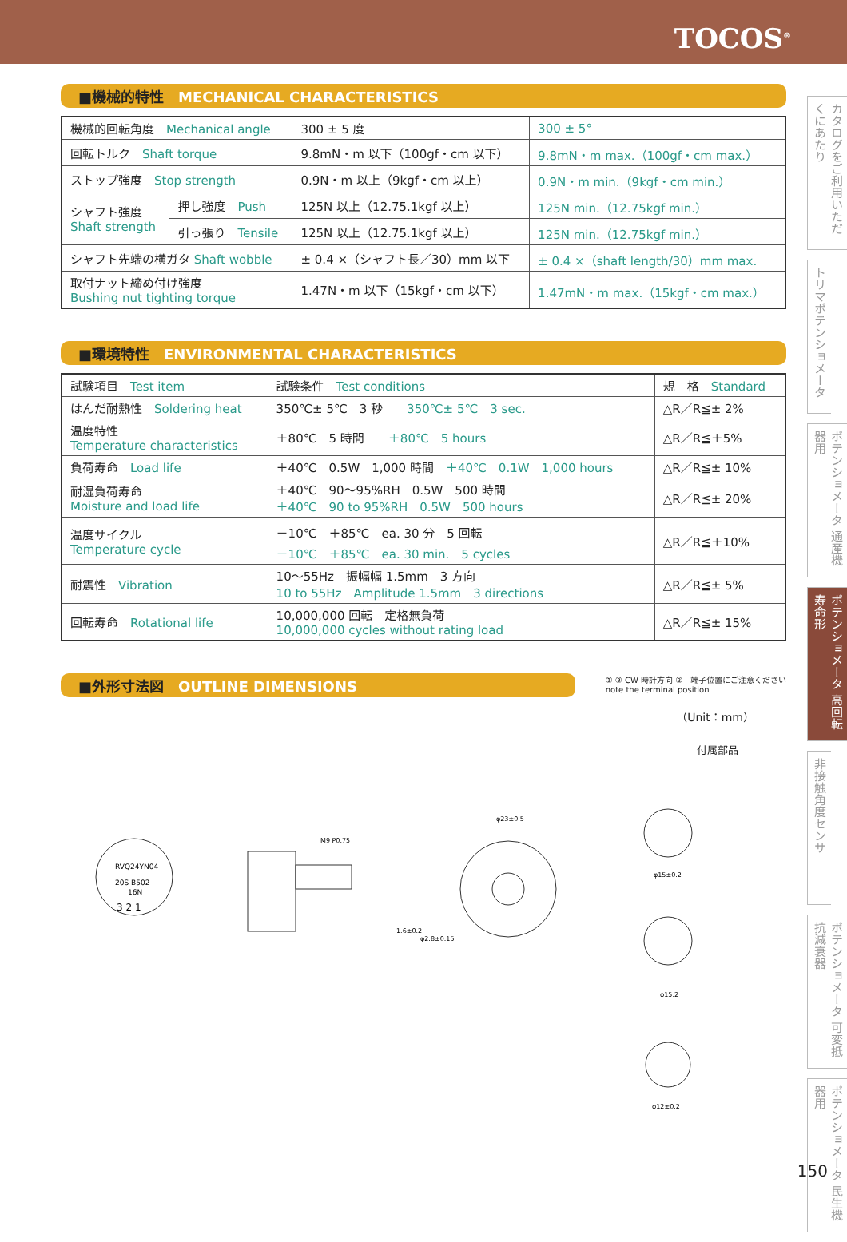TOCOS<sup>®</sup>
■機械的特性　MECHANICAL CHARACTERISTICS
| 機械的回転角度 Mechanical angle | | 300 ± 5 度 | 300 ± 5° |
| 回転トルク Shaft torque | | 9.8mN・m 以下（100gf・cm 以下） | 9.8mN・m max.（100gf・cm max.） |
| ストップ強度 Stop strength | | 0.9N・m 以上（9kgf・cm 以上） | 0.9N・m min.（9kgf・cm min.） |
| シャフト強度 Shaft strength | 押し強度 Push | 125N 以上（12.75.1kgf 以上） | 125N min.（12.75kgf min.） |
| | 引っ張り Tensile | 125N 以上（12.75.1kgf 以上） | 125N min.（12.75kgf min.） |
| シャフト先端の横ガタ Shaft wobble | | ± 0.4 ×（シャフト長／30）mm 以下 | ± 0.4 ×（shaft length/30）mm max. |
| 取付ナット締め付け強度 Bushing nut tighting torque | | 1.47N・m 以下（15kgf・cm 以下） | 1.47mN・m max.（15kgf・cm max.） |
■環境特性　ENVIRONMENTAL CHARACTERISTICS
| 試験項目 Test item | 試験条件 Test conditions | 規 格 Standard |
| --- | --- | --- |
| はんだ耐熱性 Soldering heat | 350℃± 5℃ 3 秒 350℃± 5℃ 3 sec. | △R／R≦± 2% |
| 温度特性 Temperature characteristics | ＋80℃ 5 時間 ＋80℃ 5 hours | △R／R≦＋5% |
| 負荷寿命 Load life | ＋40℃ 0.5W 1,000 時間 ＋40℃ 0.1W 1,000 hours | △R／R≦± 10% |
| 耐湿負荷寿命 Moisture and load life | ＋40℃ 90～95%RH 0.5W 500 時間 ＋40℃ 90 to 95%RH 0.5W 500 hours | △R／R≦± 20% |
| 温度サイクル Temperature cycle | －10℃ ＋85℃ ea. 30 分 5 回転 －10℃ ＋85℃ ea. 30 min. 5 cycles | △R／R≦＋10% |
| 耐震性 Vibration | 10～55Hz 振幅幅 1.5mm 3 方向 10 to 55Hz Amplitude 1.5mm 3 directions | △R／R≦± 5% |
| 回転寿命 Rotational life | 10,000,000 回転 定格無負荷 10,000,000 cycles without rating load | △R／R≦± 15% |
■外形寸法図　OUTLINE DIMENSIONS
① ③ CW 時計方向 ②　端子位置にご注意ください
note the terminal position
（Unit：mm）
付属部品
RVQ24YN04
20S B502
16N
3 2 1
M9 P0.75
1.6±0.2
φ23±0.5
φ2.8±0.15
φ15±0.2
φ15.2
φ12±0.2
カタログをご利用いただくにあたり
トリマポテンショメータ
ポテンショメータ 通産機器用
ポテンショメータ 高回転寿命形
非接触角度センサ
ポテンショメータ 可変抵抗減衰器
ポテンショメータ 民生機器用
150